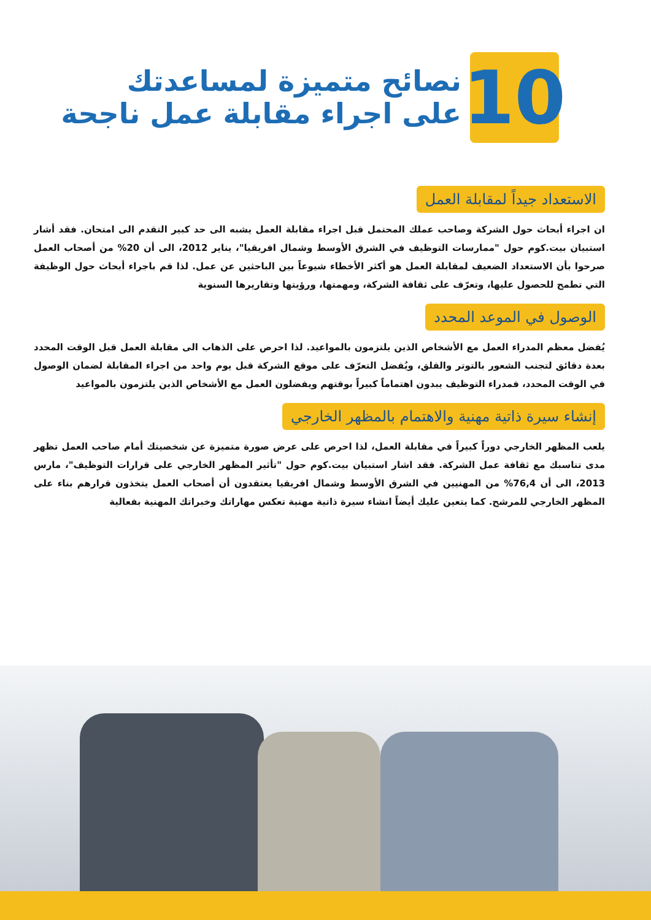نصائح متميزة لمساعدتك
على اجراء مقابلة عمل ناجحة
10
الاستعداد جيداً لمقابلة العمل
ان اجراء أبحاث حول الشركة وصاحب عملك المحتمل قبل اجراء مقابلة العمل يشبه الى حد كبير التقدم الى امتحان. فقد أشار استبيان بيت.كوم حول "ممارسات التوظيف في الشرق الأوسط وشمال افريقيا"، يناير 2012، الى أن 20% من أصحاب العمل صرحوا بأن الاستعداد الضعيف لمقابلة العمل هو أكثر الأخطاء شيوعاً بين الباحثين عن عمل. لذا قم باجراء أبحاث حول الوظيفة التي تطمح للحصول عليها، وتعرّف على ثقافة الشركة، ومهمتها، ورؤيتها وتقاريرها السنوية
الوصول في الموعد المحدد
يُفضل معظم المدراء العمل مع الأشخاص الذين يلتزمون بالمواعيد. لذا احرص على الذهاب الى مقابلة العمل قبل الوقت المحدد بعدة دقائق لتجنب الشعور بالتوتر والقلق، ويُفضل التعرّف على موقع الشركة قبل يوم واحد من اجراء المقابلة لضمان الوصول في الوقت المحدد، فمدراء التوظيف يبدون اهتماماً كبيراً بوقتهم ويفضلون العمل مع الأشخاص الذين يلتزمون بالمواعيد
إنشاء سيرة ذاتية مهنية والاهتمام بالمظهر الخارجي
يلعب المظهر الخارجي دوراً كبيراً في مقابلة العمل، لذا احرص على عرض صورة متميزة عن شخصيتك أمام صاحب العمل تظهر مدى تناسبك مع ثقافة عمل الشركة. فقد اشار استبيان بيت.كوم حول "تأثير المظهر الخارجي على قرارات التوظيف"، مارس 2013، الى أن 76,4% من المهنيين في الشرق الأوسط وشمال افريقيا يعتقدون أن أصحاب العمل يتخذون قرارهم بناء على المظهر الخارجي للمرشح. كما يتعين عليك أيضاً انشاء سيرة ذاتية مهنية تعكس مهاراتك وخبراتك المهنية بفعالية